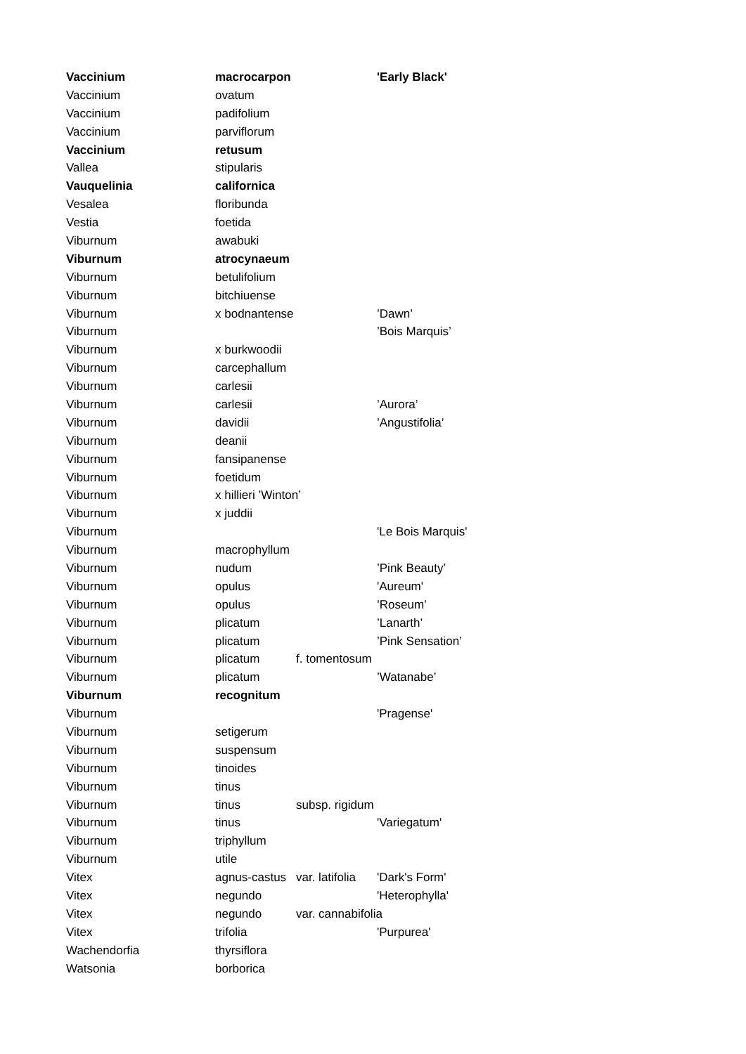| Vaccinium | macrocarpon | | 'Early Black' |
| Vaccinium | ovatum | | |
| Vaccinium | padifolium | | |
| Vaccinium | parviflorum | | |
| Vaccinium | retusum | | |
| Vallea | stipularis | | |
| Vauquelinia | californica | | |
| Vesalea | floribunda | | |
| Vestia | foetida | | |
| Viburnum | awabuki | | |
| Viburnum | atrocynaeum | | |
| Viburnum | betulifolium | | |
| Viburnum | bitchiuense | | |
| Viburnum | x bodnantense | | ’Dawn’ |
| Viburnum | | | ’Bois Marquis’ |
| Viburnum | x burkwoodii | | |
| Viburnum | carcephallum | | |
| Viburnum | carlesii | | |
| Viburnum | carlesii | | ’Aurora’ |
| Viburnum | davidii | | ’Angustifolia’ |
| Viburnum | deanii | | |
| Viburnum | fansipanense | | |
| Viburnum | foetidum | | |
| Viburnum | x hillieri ’Winton’ | | |
| Viburnum | x juddii | | |
| Viburnum | | | 'Le Bois Marquis' |
| Viburnum | macrophyllum | | |
| Viburnum | nudum | | ’Pink Beauty’ |
| Viburnum | opulus | | 'Aureum' |
| Viburnum | opulus | | ’Roseum’ |
| Viburnum | plicatum | | ’Lanarth’ |
| Viburnum | plicatum | | ’Pink Sensation’ |
| Viburnum | plicatum | f. tomentosum | |
| Viburnum | plicatum | | ’Watanabe’ |
| Viburnum | recognitum | | |
| Viburnum | | | 'Pragense' |
| Viburnum | setigerum | | |
| Viburnum | suspensum | | |
| Viburnum | tinoides | | |
| Viburnum | tinus | | |
| Viburnum | tinus | subsp. rigidum | |
| Viburnum | tinus | | 'Variegatum' |
| Viburnum | triphyllum | | |
| Viburnum | utile | | |
| Vitex | agnus-castus | var. latifolia | 'Dark's Form' |
| Vitex | negundo | | 'Heterophylla' |
| Vitex | negundo | var. cannabifolia | |
| Vitex | trifolia | | 'Purpurea' |
| Wachendorfia | thyrsiflora | | |
| Watsonia | borborica | | |